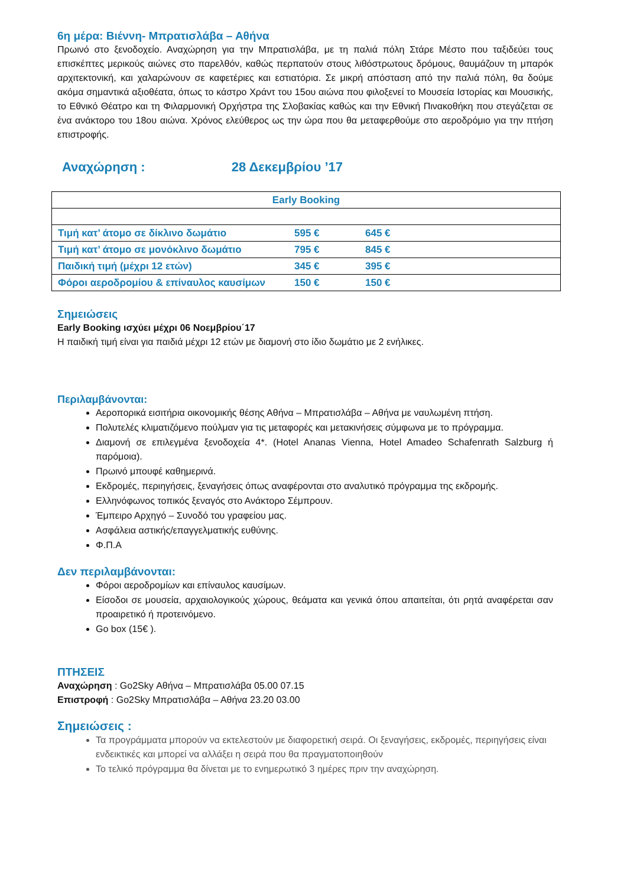6η μέρα: Βιέννη- Μπρατισλάβα – Αθήνα
Πρωινό στο ξενοδοχείο. Αναχώρηση για την Μπρατισλάβα, με τη παλιά πόλη Στάρε Μέστο που ταξιδεύει τους επισκέπτες μερικούς αιώνες στο παρελθόν, καθώς περπατούν στους λιθόστρωτους δρόμους, θαυμάζουν τη μπαρόκ αρχιτεκτονική, και χαλαρώνουν σε καφετέριες και εστιατόρια. Σε μικρή απόσταση από την παλιά πόλη, θα δούμε ακόμα σημαντικά αξιοθέατα, όπως το κάστρο Χράντ του 15ου αιώνα που φιλοξενεί το Μουσεία Ιστορίας και Μουσικής, το Εθνικό Θέατρο και τη Φιλαρμονική Ορχήστρα της Σλοβακίας καθώς και την Εθνική Πινακοθήκη που στεγάζεται σε ένα ανάκτορο του 18ου αιώνα. Χρόνος ελεύθερος ως την ώρα που θα μεταφερθούμε στο αεροδρόμιο για την πτήση επιστροφής.
Αναχώρηση : 28 Δεκεμβρίου ’17
| Early Booking | | |
| --- | --- | --- |
| Τιμή κατ’ άτομο σε δίκλινο δωμάτιο | 595 € | 645 € |
| Τιμή κατ’ άτομο σε μονόκλινο δωμάτιο | 795 € | 845 € |
| Παιδική τιμή (μέχρι 12 ετών) | 345 € | 395 € |
| Φόροι αεροδρομίου & επίναυλος καυσίμων | 150 € | 150 € |
Σημειώσεις
Early Booking ισχύει μέχρι 06 Νοεμβρίου΄17
Η παιδική τιμή είναι για παιδιά μέχρι 12 ετών με διαμονή στο ίδιο δωμάτιο με 2 ενήλικες.
Περιλαμβάνονται:
Αεροπορικά εισιτήρια οικονομικής θέσης Αθήνα – Μπρατισλάβα – Αθήνα με ναυλωμένη πτήση.
Πολυτελές κλιματιζόμενο πούλμαν για τις μεταφορές και μετακινήσεις σύμφωνα με το πρόγραμμα.
Διαμονή σε επιλεγμένα ξενοδοχεία 4*. (Hotel Ananas Vienna, Hotel Amadeo Schafenrath Salzburg ή παρόμοια).
Πρωινό μπουφέ καθημερινά.
Εκδρομές, περιηγήσεις, ξεναγήσεις όπως αναφέρονται στο αναλυτικό πρόγραμμα της εκδρομής.
Ελληνόφωνος τοπικός ξεναγός στο Ανάκτορο Σέμπρουν.
Έμπειρο Αρχηγό – Συνοδό του γραφείου μας.
Ασφάλεια αστικής/επαγγελματικής ευθύνης.
Φ.Π.Α
Δεν περιλαμβάνονται:
Φόροι αεροδρομίων και επίναυλος καυσίμων.
Είσοδοι σε μουσεία, αρχαιολογικούς χώρους, θεάματα και γενικά όπου απαιτείται, ότι ρητά αναφέρεται σαν προαιρετικό ή προτεινόμενο.
Go box (15€ ).
ΠΤΗΣΕΙΣ
Αναχώρηση : Go2Sky Αθήνα – Μπρατισλάβα 05.00 07.15
Επιστροφή : Go2Sky Μπρατισλάβα – Αθήνα 23.20 03.00
Σημειώσεις :
Τα προγράμματα μπορούν να εκτελεστούν με διαφορετική σειρά. Οι ξεναγήσεις, εκδρομές, περιηγήσεις είναι ενδεικτικές και μπορεί να αλλάξει η σειρά που θα πραγματοποιηθούν
Το τελικό πρόγραμμα θα δίνεται με το ενημερωτικό 3 ημέρες πριν την αναχώρηση.